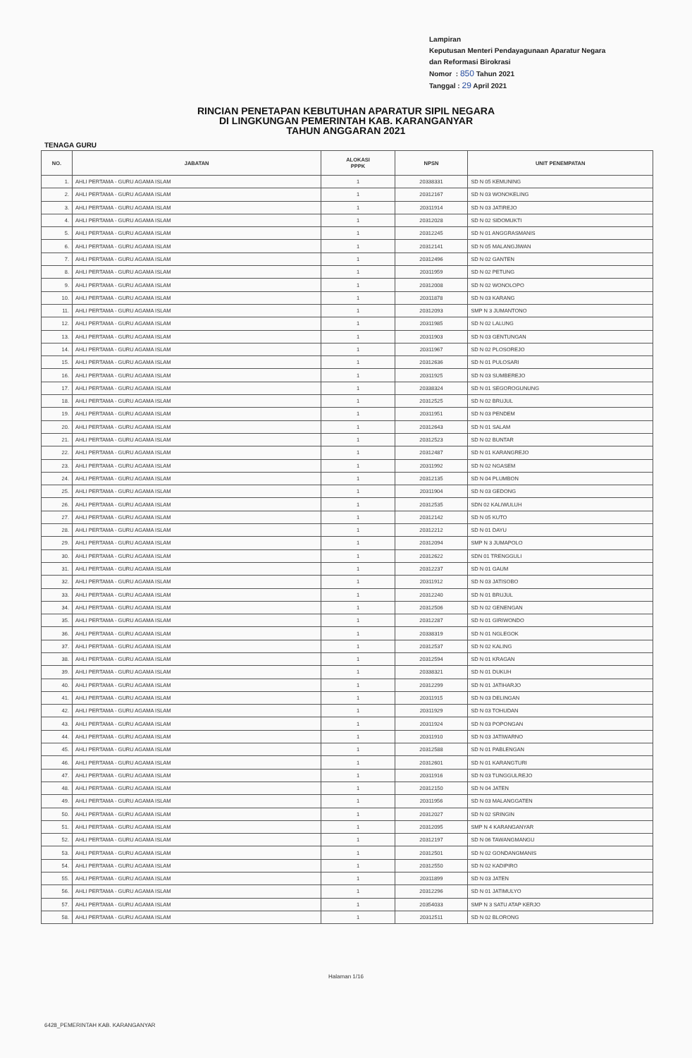Lampiran
Keputusan Menteri Pendayagunaan Aparatur Negara
dan Reformasi Birokrasi
Nomor : 850 Tahun 2021
Tanggal : 29 April 2021
RINCIAN PENETAPAN KEBUTUHAN APARATUR SIPIL NEGARA
DI LINGKUNGAN PEMERINTAH KAB. KARANGANYAR
TAHUN ANGGARAN 2021
TENAGA GURU
| NO. | JABATAN | ALOKASI PPPK | NPSN | UNIT PENEMPATAN |
| --- | --- | --- | --- | --- |
| 1. | AHLI PERTAMA - GURU AGAMA ISLAM | 1 | 20338331 | SD N 05 KEMUNING |
| 2. | AHLI PERTAMA - GURU AGAMA ISLAM | 1 | 20312167 | SD N 03 WONOKELING |
| 3. | AHLI PERTAMA - GURU AGAMA ISLAM | 1 | 20311914 | SD N 03 JATIREJO |
| 4. | AHLI PERTAMA - GURU AGAMA ISLAM | 1 | 20312028 | SD N 02 SIDOMUKTI |
| 5. | AHLI PERTAMA - GURU AGAMA ISLAM | 1 | 20312245 | SD N 01 ANGGRASMANIS |
| 6. | AHLI PERTAMA - GURU AGAMA ISLAM | 1 | 20312141 | SD N 05 MALANGJIWAN |
| 7. | AHLI PERTAMA - GURU AGAMA ISLAM | 1 | 20312496 | SD N 02 GANTEN |
| 8. | AHLI PERTAMA - GURU AGAMA ISLAM | 1 | 20311959 | SD N 02 PETUNG |
| 9. | AHLI PERTAMA - GURU AGAMA ISLAM | 1 | 20312008 | SD N 02 WONOLOPO |
| 10. | AHLI PERTAMA - GURU AGAMA ISLAM | 1 | 20311878 | SD N 03 KARANG |
| 11. | AHLI PERTAMA - GURU AGAMA ISLAM | 1 | 20312093 | SMP N 3 JUMANTONO |
| 12. | AHLI PERTAMA - GURU AGAMA ISLAM | 1 | 20311985 | SD N 02 LALUNG |
| 13. | AHLI PERTAMA - GURU AGAMA ISLAM | 1 | 20311903 | SD N 03 GENTUNGAN |
| 14. | AHLI PERTAMA - GURU AGAMA ISLAM | 1 | 20311967 | SD N 02 PLOSOREJO |
| 15. | AHLI PERTAMA - GURU AGAMA ISLAM | 1 | 20312636 | SD N 01 PULOSARI |
| 16. | AHLI PERTAMA - GURU AGAMA ISLAM | 1 | 20311925 | SD N 03 SUMBEREJO |
| 17. | AHLI PERTAMA - GURU AGAMA ISLAM | 1 | 20338324 | SD N 01 SEGOROGUNUNG |
| 18. | AHLI PERTAMA - GURU AGAMA ISLAM | 1 | 20312525 | SD N 02 BRUJUL |
| 19. | AHLI PERTAMA - GURU AGAMA ISLAM | 1 | 20311951 | SD N 03 PENDEM |
| 20. | AHLI PERTAMA - GURU AGAMA ISLAM | 1 | 20312643 | SD N 01 SALAM |
| 21. | AHLI PERTAMA - GURU AGAMA ISLAM | 1 | 20312523 | SD N 02 BUNTAR |
| 22. | AHLI PERTAMA - GURU AGAMA ISLAM | 1 | 20312487 | SD N 01 KARANGREJO |
| 23. | AHLI PERTAMA - GURU AGAMA ISLAM | 1 | 20311992 | SD N 02 NGASEM |
| 24. | AHLI PERTAMA - GURU AGAMA ISLAM | 1 | 20312135 | SD N 04 PLUMBON |
| 25. | AHLI PERTAMA - GURU AGAMA ISLAM | 1 | 20311904 | SD N 03 GEDONG |
| 26. | AHLI PERTAMA - GURU AGAMA ISLAM | 1 | 20312535 | SDN 02 KALIWULUH |
| 27. | AHLI PERTAMA - GURU AGAMA ISLAM | 1 | 20312142 | SD N 05 KUTO |
| 28. | AHLI PERTAMA - GURU AGAMA ISLAM | 1 | 20312212 | SD N 01 DAYU |
| 29. | AHLI PERTAMA - GURU AGAMA ISLAM | 1 | 20312094 | SMP N 3 JUMAPOLO |
| 30. | AHLI PERTAMA - GURU AGAMA ISLAM | 1 | 20312622 | SDN 01 TRENGGULI |
| 31. | AHLI PERTAMA - GURU AGAMA ISLAM | 1 | 20312237 | SD N 01 GAUM |
| 32. | AHLI PERTAMA - GURU AGAMA ISLAM | 1 | 20311912 | SD N 03 JATISOBO |
| 33. | AHLI PERTAMA - GURU AGAMA ISLAM | 1 | 20312240 | SD N 01 BRUJUL |
| 34. | AHLI PERTAMA - GURU AGAMA ISLAM | 1 | 20312506 | SD N 02 GENENGAN |
| 35. | AHLI PERTAMA - GURU AGAMA ISLAM | 1 | 20312287 | SD N 01 GIRIWONDO |
| 36. | AHLI PERTAMA - GURU AGAMA ISLAM | 1 | 20338319 | SD N 01 NGLEGOK |
| 37. | AHLI PERTAMA - GURU AGAMA ISLAM | 1 | 20312537 | SD N 02 KALING |
| 38. | AHLI PERTAMA - GURU AGAMA ISLAM | 1 | 20312594 | SD N 01 KRAGAN |
| 39. | AHLI PERTAMA - GURU AGAMA ISLAM | 1 | 20338321 | SD N 01 DUKUH |
| 40. | AHLI PERTAMA - GURU AGAMA ISLAM | 1 | 20312299 | SD N 01 JATIHARJO |
| 41. | AHLI PERTAMA - GURU AGAMA ISLAM | 1 | 20311915 | SD N 03 DELINGAN |
| 42. | AHLI PERTAMA - GURU AGAMA ISLAM | 1 | 20311929 | SD N 03 TOHUDAN |
| 43. | AHLI PERTAMA - GURU AGAMA ISLAM | 1 | 20311924 | SD N 03 POPONGAN |
| 44. | AHLI PERTAMA - GURU AGAMA ISLAM | 1 | 20311910 | SD N 03 JATIWARNO |
| 45. | AHLI PERTAMA - GURU AGAMA ISLAM | 1 | 20312588 | SD N 01 PABLENGAN |
| 46. | AHLI PERTAMA - GURU AGAMA ISLAM | 1 | 20312601 | SD N 01 KARANGTURI |
| 47. | AHLI PERTAMA - GURU AGAMA ISLAM | 1 | 20311916 | SD N 03 TUNGGULREJO |
| 48. | AHLI PERTAMA - GURU AGAMA ISLAM | 1 | 20312150 | SD N 04 JATEN |
| 49. | AHLI PERTAMA - GURU AGAMA ISLAM | 1 | 20311956 | SD N 03 MALANGGATEN |
| 50. | AHLI PERTAMA - GURU AGAMA ISLAM | 1 | 20312027 | SD N 02 SRINGIN |
| 51. | AHLI PERTAMA - GURU AGAMA ISLAM | 1 | 20312095 | SMP N 4 KARANGANYAR |
| 52. | AHLI PERTAMA - GURU AGAMA ISLAM | 1 | 20312197 | SD N 06 TAWANGMANGU |
| 53. | AHLI PERTAMA - GURU AGAMA ISLAM | 1 | 20312501 | SD N 02 GONDANGMANIS |
| 54. | AHLI PERTAMA - GURU AGAMA ISLAM | 1 | 20312550 | SD N 02 KADIPIRO |
| 55. | AHLI PERTAMA - GURU AGAMA ISLAM | 1 | 20311899 | SD N 03 JATEN |
| 56. | AHLI PERTAMA - GURU AGAMA ISLAM | 1 | 20312296 | SD N 01 JATIMULYO |
| 57. | AHLI PERTAMA - GURU AGAMA ISLAM | 1 | 20354033 | SMP N 3 SATU ATAP KERJO |
| 58. | AHLI PERTAMA - GURU AGAMA ISLAM | 1 | 20312511 | SD N 02 BLORONG |
Halaman 1/16
6428_PEMERINTAH KAB. KARANGANYAR